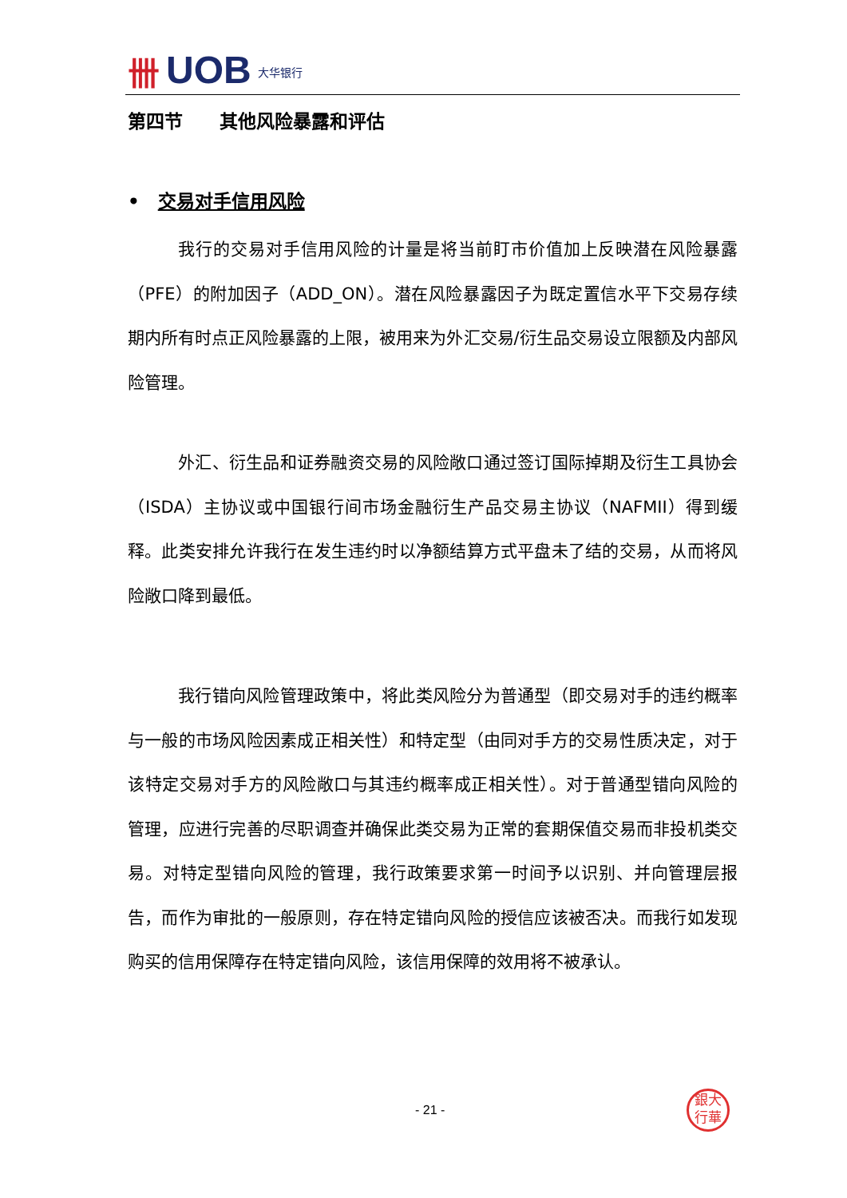卌 UOB 大华银行
第四节　　其他风险暴露和评估
•　交易对手信用风险
我行的交易对手信用风险的计量是将当前盯市价值加上反映潜在风险暴露（PFE）的附加因子（ADD_ON）。潜在风险暴露因子为既定置信水平下交易存续期内所有时点正风险暴露的上限，被用来为外汇交易/衍生品交易设立限额及内部风险管理。
外汇、衍生品和证券融资交易的风险敞口通过签订国际掉期及衍生工具协会（ISDA）主协议或中国银行间市场金融衍生产品交易主协议（NAFMII）得到缓释。此类安排允许我行在发生违约时以净额结算方式平盘未了结的交易，从而将风险敞口降到最低。
我行错向风险管理政策中，将此类风险分为普通型（即交易对手的违约概率与一般的市场风险因素成正相关性）和特定型（由同对手方的交易性质决定，对于该特定交易对手方的风险敞口与其违约概率成正相关性）。对于普通型错向风险的管理，应进行完善的尽职调查并确保此类交易为正常的套期保值交易而非投机类交易。对特定型错向风险的管理，我行政策要求第一时间予以识别、并向管理层报告，而作为审批的一般原则，存在特定错向风险的授信应该被否决。而我行如发现购买的信用保障存在特定错向风险，该信用保障的效用将不被承认。
- 21 -
銀大
行華